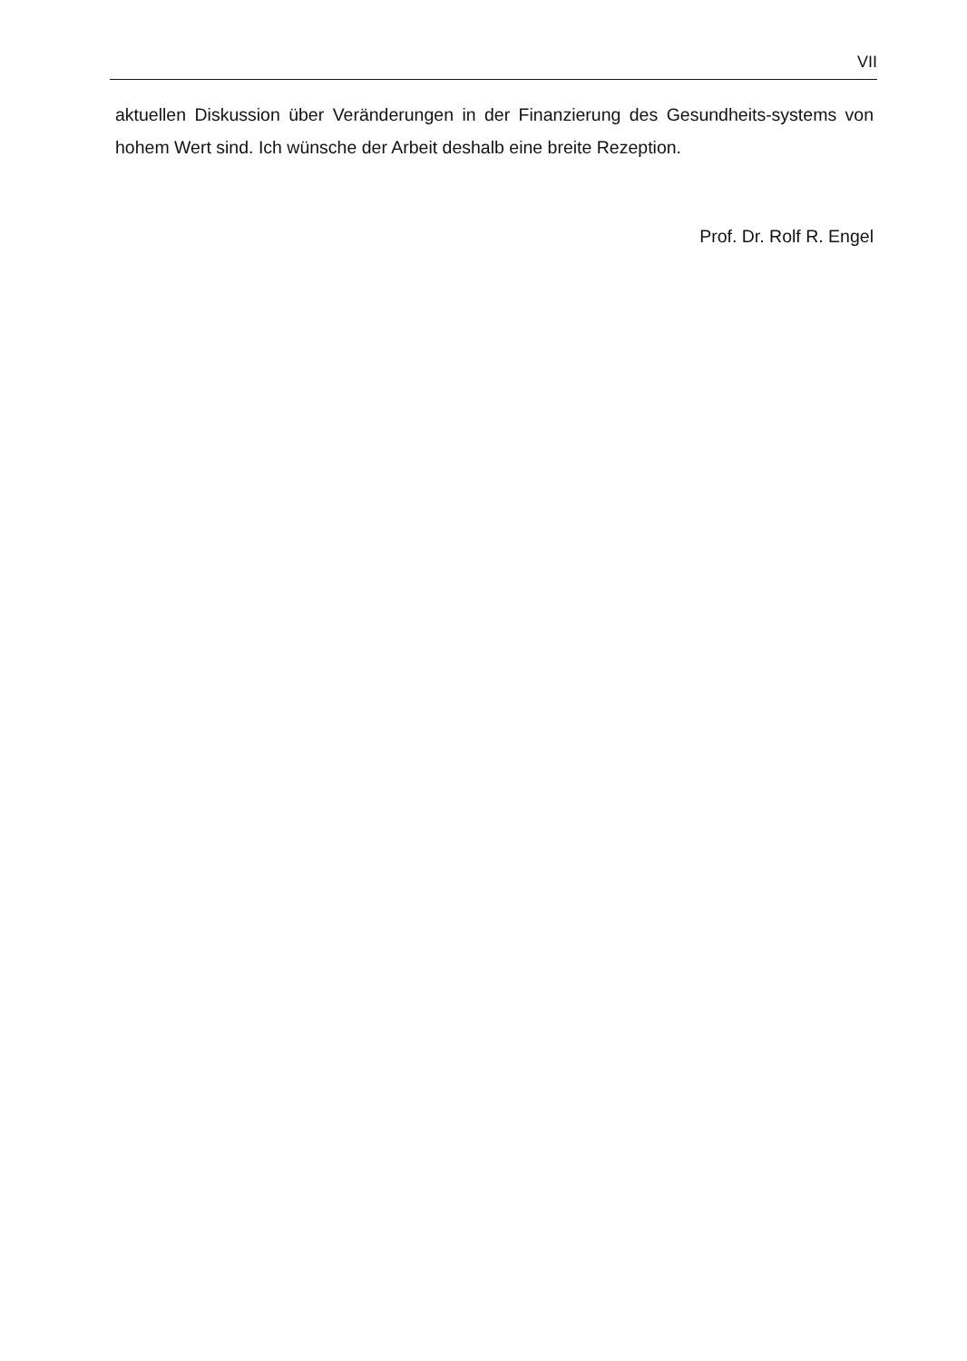VII
aktuellen Diskussion über Veränderungen in der Finanzierung des Gesundheits-systems von hohem Wert sind. Ich wünsche der Arbeit deshalb eine breite Rezeption.
Prof. Dr. Rolf R. Engel